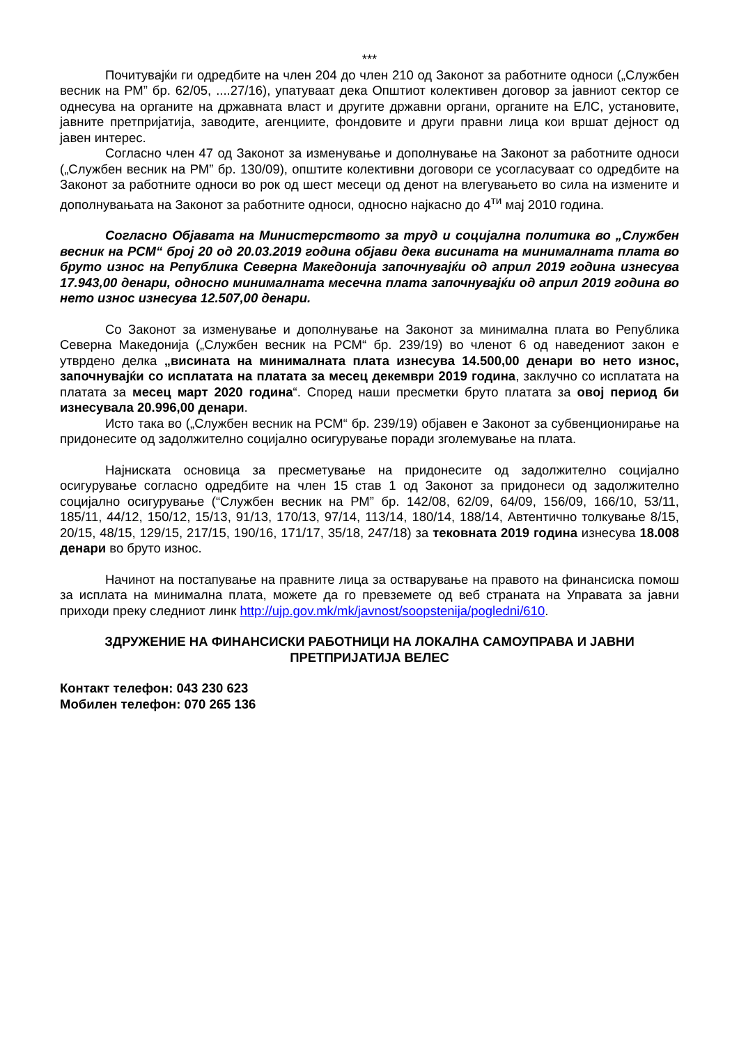***
Почитувајќи ги одредбите на член 204 до член 210 од Законот за работните односи („Службен весник на РМ” бр. 62/05, ....27/16), упатуваат дека Општиот колективен договор за јавниот сектор се однесува на органите на државната власт и другите државни органи, органите на ЕЛС, установите, јавните претпријатија, заводите, агенциите, фондовите и други правни лица кои вршат дејност од јавен интерес.
Согласно член 47 од Законот за изменување и дополнување на Законот за работните односи („Службен весник на РМ” бр. 130/09), општите колективни договори се усогласуваат со одредбите на Законот за работните односи во рок од шест месеци од денот на влегувањето во сила на измените и дополнувањата на Законот за работните односи, односно најкасно до 4<sup>ти</sup> мај 2010 година.
Согласно Објавата на Министерството за труд и социјална политика во „Службен весник на РСМ“ број 20 од 20.03.2019 година објави дека висината на минималната плата во бруто износ на Република Северна Македонија започнувајќи од април 2019 година изнесува 17.943,00 денари, односно минималната месечна плата започнувајќи од април 2019 година во нето износ изнесува 12.507,00 денари.
Со Законот за изменување и дополнување на Законот за минимална плата во Република Северна Македонија („Службен весник на РСМ“ бр. 239/19) во членот 6 од наведениот закон е утврдено делка „висината на минималната плата изнесува 14.500,00 денари во нето износ, започнувајќи со исплатата на платата за месец декември 2019 година, заклучно со исплатата на платата за месец март 2020 година“. Според наши пресметки бруто платата за овој период би изнесувала 20.996,00 денари.
Исто така во („Службен весник на РСМ“ бр. 239/19) објавен е Законот за субвенционирање на придонесите од задолжително социјално осигурување поради зголемување на плата.
Најниската основица за пресметување на придонесите од задолжително социјално осигурување согласно одредбите на член 15 став 1 од Законот за придонеси од задолжително социјално осигурување (“Службен весник на РМ” бр. 142/08, 62/09, 64/09, 156/09, 166/10, 53/11, 185/11, 44/12, 150/12, 15/13, 91/13, 170/13, 97/14, 113/14, 180/14, 188/14, Автентично толкување 8/15, 20/15, 48/15, 129/15, 217/15, 190/16, 171/17, 35/18, 247/18) за тековната 2019 година изнесува 18.008 денари во бруто износ.
Начинот на постапување на правните лица за остварување на правото на финансиска помош за исплата на минимална плата, можете да го превземете од веб страната на Управата за јавни приходи преку следниот линк http://ujp.gov.mk/mk/javnost/soopstenija/pogledni/610.
ЗДРУЖЕНИЕ НА ФИНАНСИСКИ РАБОТНИЦИ НА ЛОКАЛНА САМОУПРАВА И ЈАВНИ ПРЕТПРИЈАТИЈА ВЕЛЕС
Контакт телефон: 043 230 623
Мобилен телефон: 070 265 136